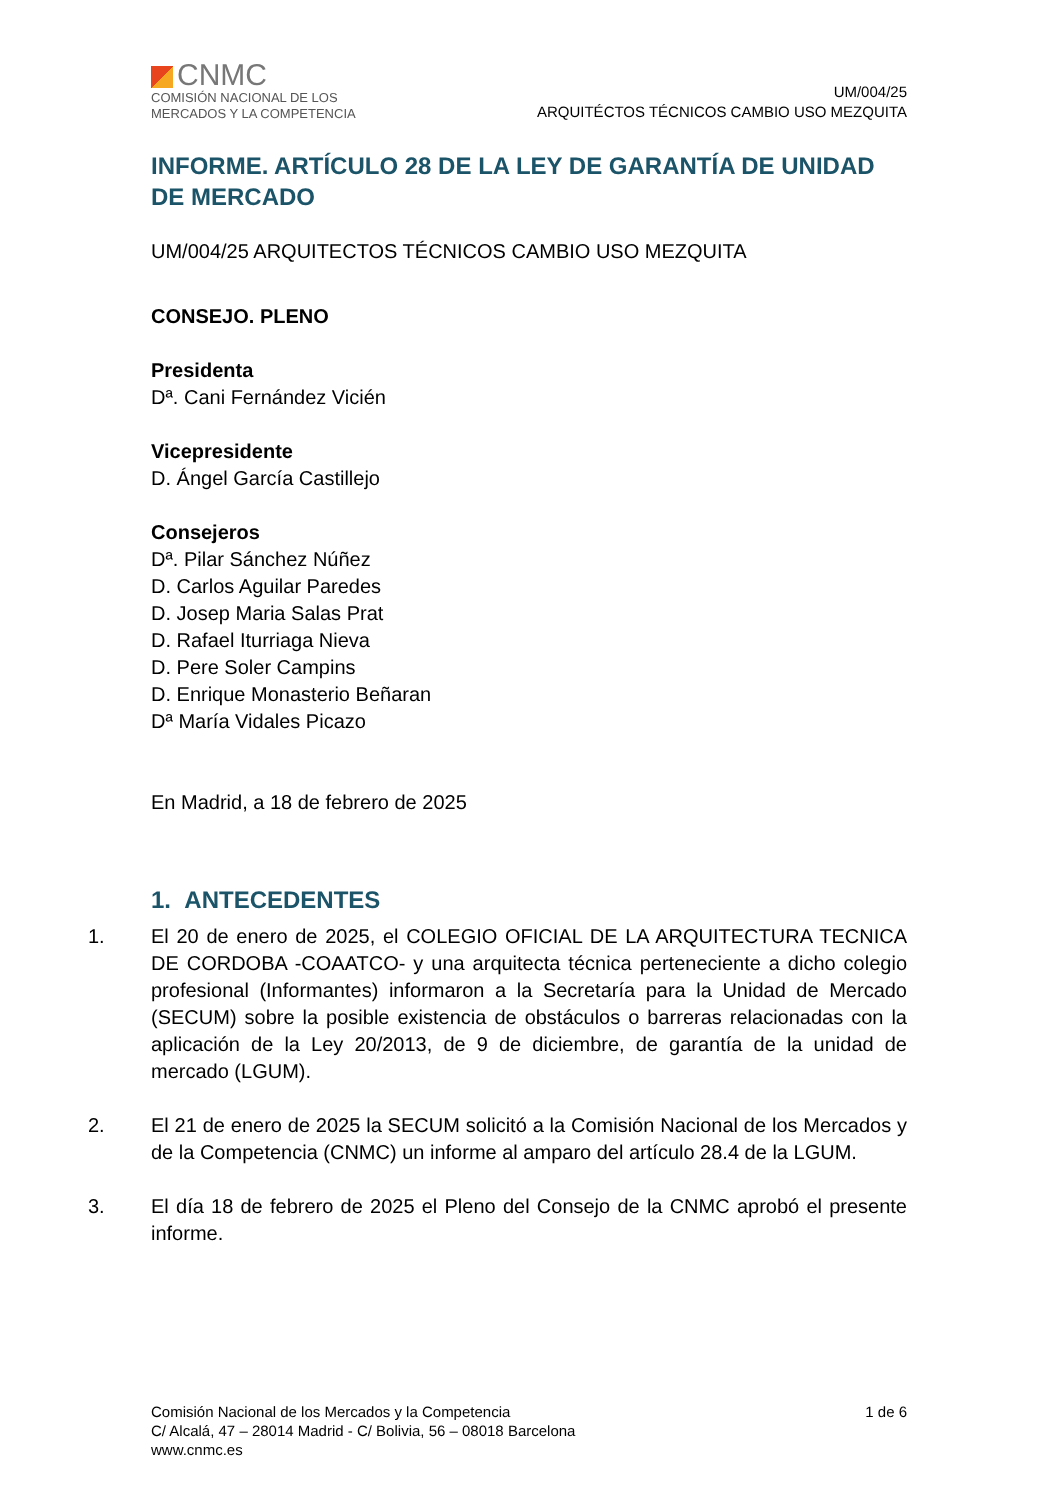CNMC
COMISIÓN NACIONAL DE LOS
MERCADOS Y LA COMPETENCIA
UM/004/25
ARQUITÉCTOS TÉCNICOS CAMBIO USO MEZQUITA
INFORME. ARTÍCULO 28 DE LA LEY DE GARANTÍA DE UNIDAD DE MERCADO
UM/004/25 ARQUITECTOS TÉCNICOS CAMBIO USO MEZQUITA
CONSEJO. PLENO
Presidenta
Dª. Cani Fernández Vicién
Vicepresidente
D. Ángel García Castillejo
Consejeros
Dª. Pilar Sánchez Núñez
D. Carlos Aguilar Paredes
D. Josep Maria Salas Prat
D. Rafael Iturriaga Nieva
D. Pere Soler Campins
D. Enrique Monasterio Beñaran
Dª María Vidales Picazo
En Madrid, a 18 de febrero de 2025
1. ANTECEDENTES
1. El 20 de enero de 2025, el COLEGIO OFICIAL DE LA ARQUITECTURA TECNICA DE CORDOBA -COAATCO- y una arquitecta técnica perteneciente a dicho colegio profesional (Informantes) informaron a la Secretaría para la Unidad de Mercado (SECUM) sobre la posible existencia de obstáculos o barreras relacionadas con la aplicación de la Ley 20/2013, de 9 de diciembre, de garantía de la unidad de mercado (LGUM).
2. El 21 de enero de 2025 la SECUM solicitó a la Comisión Nacional de los Mercados y de la Competencia (CNMC) un informe al amparo del artículo 28.4 de la LGUM.
3. El día 18 de febrero de 2025 el Pleno del Consejo de la CNMC aprobó el presente informe.
Comisión Nacional de los Mercados y la Competencia
C/ Alcalá, 47 – 28014 Madrid - C/ Bolivia, 56 – 08018 Barcelona
www.cnmc.es
1 de 6